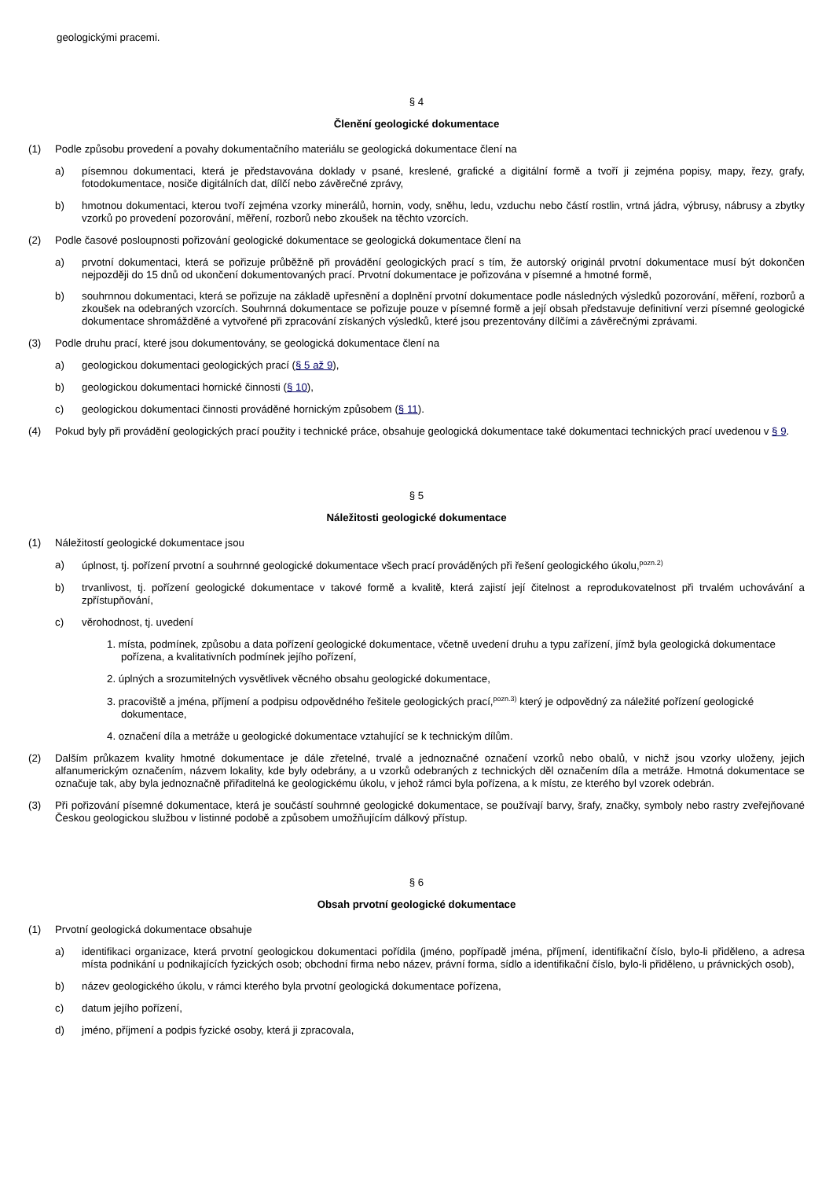geologickými pracemi.
§ 4
Členění geologické dokumentace
(1) Podle způsobu provedení a povahy dokumentačního materiálu se geologická dokumentace člení na
a) písemnou dokumentaci, která je představována doklady v psané, kreslené, grafické a digitální formě a tvoří ji zejména popisy, mapy, řezy, grafy, fotodokumentace, nosiče digitálních dat, dílčí nebo závěrečné zprávy,
b) hmotnou dokumentaci, kterou tvoří zejména vzorky minerálů, hornin, vody, sněhu, ledu, vzduchu nebo částí rostlin, vrtná jádra, výbrusy, nábrusy a zbytky vzorků po provedení pozorování, měření, rozborů nebo zkoušek na těchto vzorcích.
(2) Podle časové posloupnosti pořizování geologické dokumentace se geologická dokumentace člení na
a) prvotní dokumentaci, která se pořizuje průběžně při provádění geologických prací s tím, že autorský originál prvotní dokumentace musí být dokončen nejpozději do 15 dnů od ukončení dokumentovaných prací. Prvotní dokumentace je pořizována v písemné a hmotné formě,
b) souhrnnou dokumentaci, která se pořizuje na základě upřesnění a doplnění prvotní dokumentace podle následných výsledků pozorování, měření, rozborů a zkoušek na odebraných vzorcích. Souhrnná dokumentace se pořizuje pouze v písemné formě a její obsah představuje definitivní verzi písemné geologické dokumentace shromážděné a vytvořené při zpracování získaných výsledků, které jsou prezentovány dílčími a závěrečnými zprávami.
(3) Podle druhu prací, které jsou dokumentovány, se geologická dokumentace člení na
a) geologickou dokumentaci geologických prací (§ 5 až 9),
b) geologickou dokumentaci hornické činnosti (§ 10),
c) geologickou dokumentaci činnosti prováděné hornickým způsobem (§ 11).
(4) Pokud byly při provádění geologických prací použity i technické práce, obsahuje geologická dokumentace také dokumentaci technických prací uvedenou v § 9.
§ 5
Náležitosti geologické dokumentace
(1) Náležitostí geologické dokumentace jsou
a) úplnost, tj. pořízení prvotní a souhrnné geologické dokumentace všech prací prováděných při řešení geologického úkolu,<sup>pozn.2)</sup>
b) trvanlivost, tj. pořízení geologické dokumentace v takové formě a kvalitě, která zajistí její čitelnost a reprodukovatelnost při trvalém uchovávání a zpřístupňování,
c) věrohodnost, tj. uvedení
1. místa, podmínek, způsobu a data pořízení geologické dokumentace, včetně uvedení druhu a typu zařízení, jímž byla geologická dokumentace pořízena, a kvalitativních podmínek jejího pořízení,
2. úplných a srozumitelných vysvětlivek věcného obsahu geologické dokumentace,
3. pracoviště a jména, příjmení a podpisu odpovědného řešitele geologických prací,<sup>pozn.3)</sup> který je odpovědný za náležité pořízení geologické dokumentace,
4. označení díla a metráže u geologické dokumentace vztahující se k technickým dílům.
(2) Dalším průkazem kvality hmotné dokumentace je dále zřetelné, trvalé a jednoznačné označení vzorků nebo obalů, v nichž jsou vzorky uloženy, jejich alfanumerickým označením, názvem lokality, kde byly odebrány, a u vzorků odebraných z technických děl označením díla a metráže. Hmotná dokumentace se označuje tak, aby byla jednoznačně přiřaditelná ke geologickému úkolu, v jehož rámci byla pořízena, a k místu, ze kterého byl vzorek odebrán.
(3) Při pořizování písemné dokumentace, která je součástí souhrnné geologické dokumentace, se používají barvy, šrafy, značky, symboly nebo rastry zveřejňované Českou geologickou službou v listinné podobě a způsobem umožňujícím dálkový přístup.
§ 6
Obsah prvotní geologické dokumentace
(1) Prvotní geologická dokumentace obsahuje
a) identifikaci organizace, která prvotní geologickou dokumentaci pořídila (jméno, popřípadě jména, příjmení, identifikační číslo, bylo-li přiděleno, a adresa místa podnikání u podnikajících fyzických osob; obchodní firma nebo název, právní forma, sídlo a identifikační číslo, bylo-li přiděleno, u právnických osob),
b) název geologického úkolu, v rámci kterého byla prvotní geologická dokumentace pořízena,
c) datum jejího pořízení,
d) jméno, příjmení a podpis fyzické osoby, která ji zpracovala,